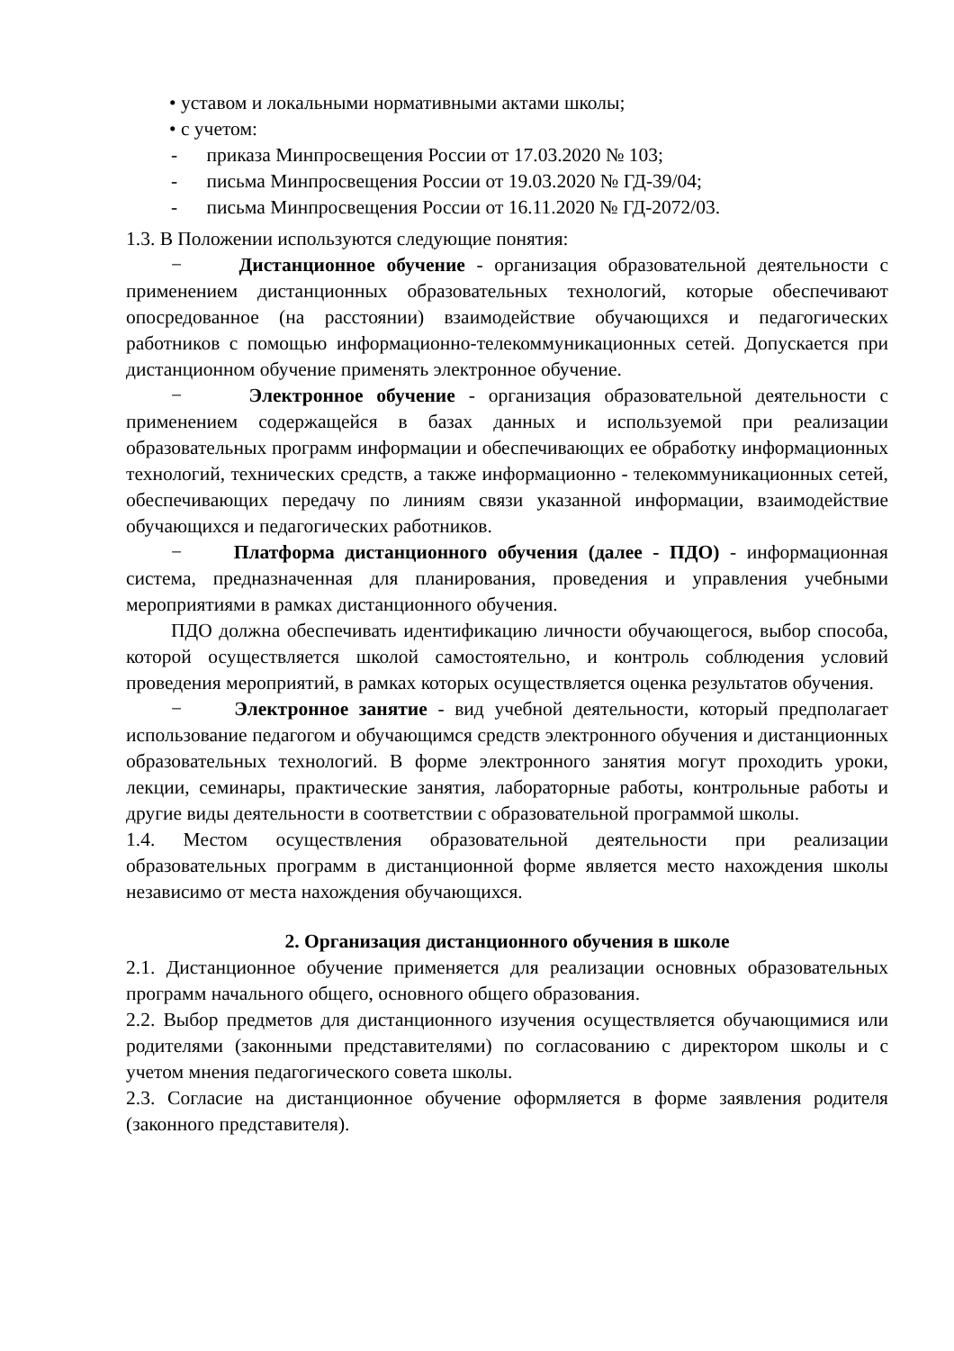• уставом и локальными нормативными актами школы;
• с учетом:
- приказа Минпросвещения России от 17.03.2020 № 103;
- письма Минпросвещения России от 19.03.2020 № ГД-39/04;
- письма Минпросвещения России от 16.11.2020 № ГД-2072/03.
1.3. В Положении используются следующие понятия:
− Дистанционное обучение - организация образовательной деятельности с применением дистанционных образовательных технологий, которые обеспечивают опосредованное (на расстоянии) взаимодействие обучающихся и педагогических работников с помощью информационно-телекоммуникационных сетей. Допускается при дистанционном обучение применять электронное обучение.
− Электронное обучение - организация образовательной деятельности с применением содержащейся в базах данных и используемой при реализации образовательных программ информации и обеспечивающих ее обработку информационных технологий, технических средств, а также информационно - телекоммуникационных сетей, обеспечивающих передачу по линиям связи указанной информации, взаимодействие обучающихся и педагогических работников.
− Платформа дистанционного обучения (далее - ПДО) - информационная система, предназначенная для планирования, проведения и управления учебными мероприятиями в рамках дистанционного обучения.
ПДО должна обеспечивать идентификацию личности обучающегося, выбор способа, которой осуществляется школой самостоятельно, и контроль соблюдения условий проведения мероприятий, в рамках которых осуществляется оценка результатов обучения.
− Электронное занятие - вид учебной деятельности, который предполагает использование педагогом и обучающимся средств электронного обучения и дистанционных образовательных технологий. В форме электронного занятия могут проходить уроки, лекции, семинары, практические занятия, лабораторные работы, контрольные работы и другие виды деятельности в соответствии с образовательной программой школы.
1.4. Местом осуществления образовательной деятельности при реализации образовательных программ в дистанционной форме является место нахождения школы независимо от места нахождения обучающихся.
2. Организация дистанционного обучения в школе
2.1. Дистанционное обучение применяется для реализации основных образовательных программ начального общего, основного общего образования.
2.2. Выбор предметов для дистанционного изучения осуществляется обучающимися или родителями (законными представителями) по согласованию с директором школы и с учетом мнения педагогического совета школы.
2.3. Согласие на дистанционное обучение оформляется в форме заявления родителя (законного представителя).